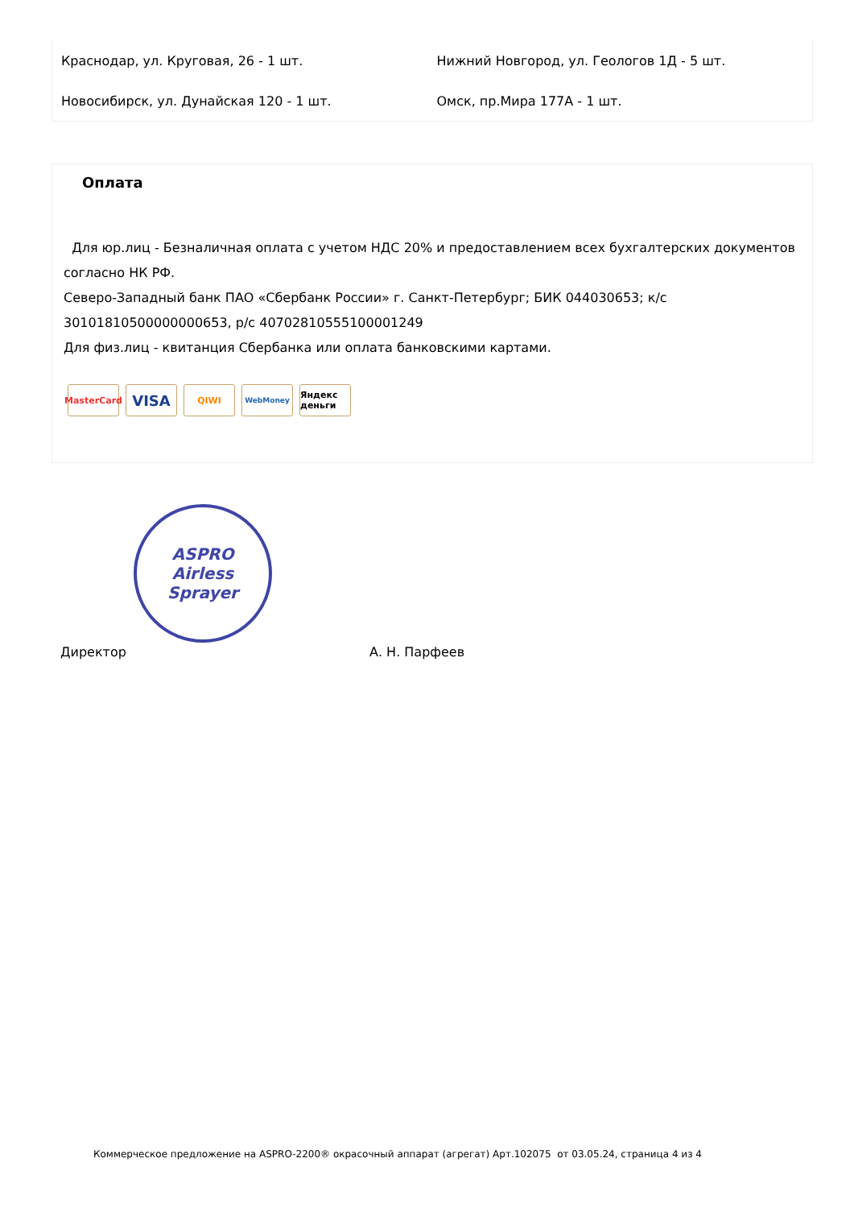Краснодар, ул. Круговая, 26 - 1 шт. Нижний Новгород, ул. Геологов 1Д - 5 шт.
Новосибирск, ул. Дунайская 120 - 1 шт. Омск, пр.Мира 177А - 1 шт.
Оплата
Для юр.лиц - Безналичная оплата с учетом НДС 20% и предоставлением всех бухгалтерских документов согласно НК РФ.
Северо-Западный банк ПАО «Сбербанк России» г. Санкт-Петербург; БИК 044030653; к/с 30101810500000000653, р/с 40702810555100001249
Для физ.лиц - квитанция Сбербанка или оплата банковскими картами.
MasterCard
VISA
QIWI
WebMoney
Яндекс деньги
ASPRO
Airless Sprayer
Директор А. Н. Парфеев
Коммерческое предложение на ASPRO-2200® окрасочный аппарат (агрегат) Арт.102075 от 03.05.24, страница 4 из 4